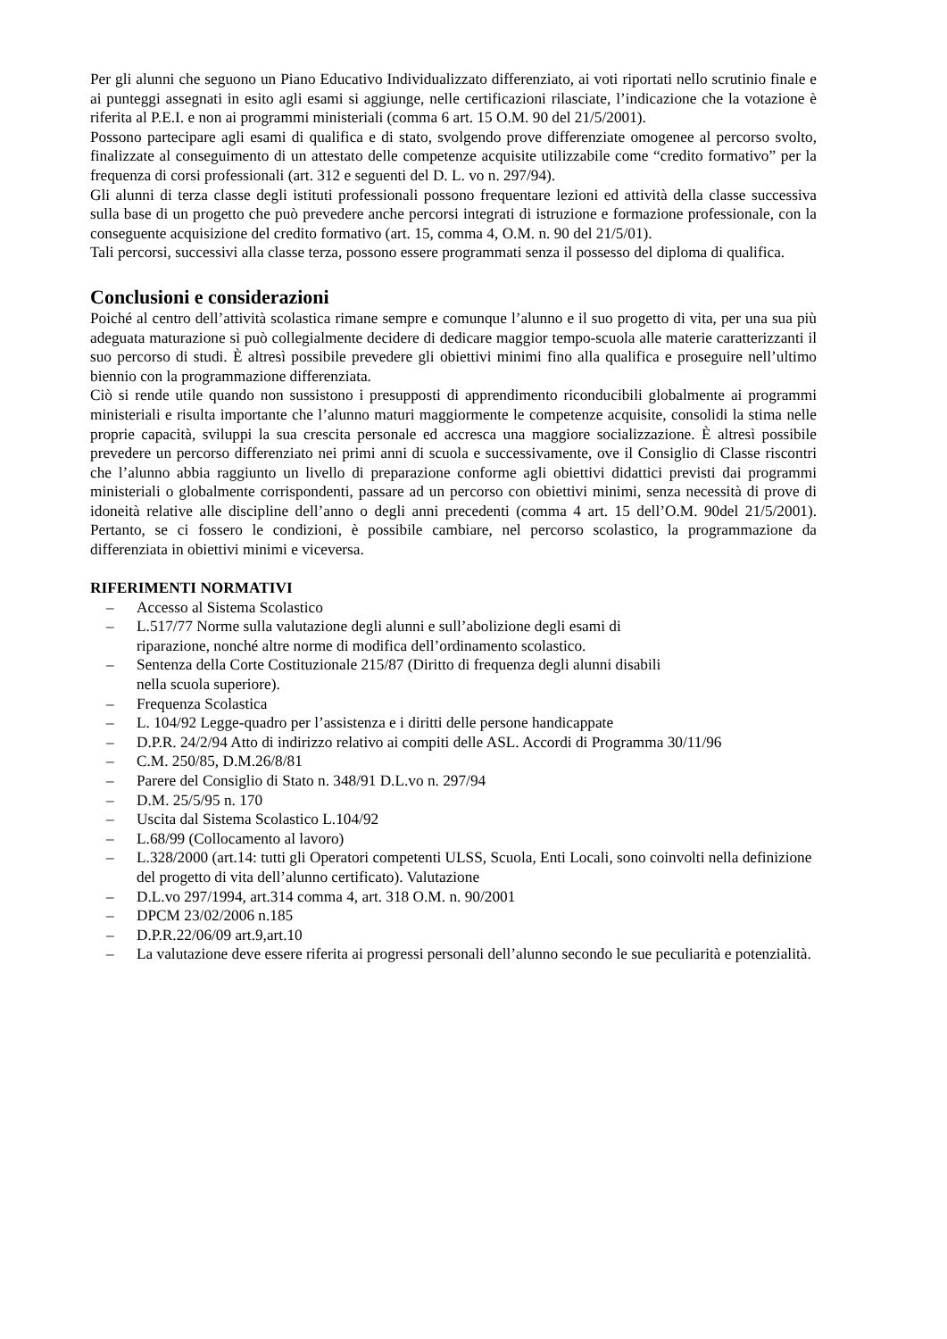Per gli alunni che seguono un Piano Educativo Individualizzato differenziato, ai voti riportati nello scrutinio finale e ai punteggi assegnati in esito agli esami si aggiunge, nelle certificazioni rilasciate, l’indicazione che la votazione è riferita al P.E.I. e non ai programmi ministeriali (comma 6 art. 15 O.M. 90 del 21/5/2001).
Possono partecipare agli esami di qualifica e di stato, svolgendo prove differenziate omogenee al percorso svolto, finalizzate al conseguimento di un attestato delle competenze acquisite utilizzabile come “credito formativo” per la frequenza di corsi professionali (art. 312 e seguenti del D. L. vo n. 297/94).
Gli alunni di terza classe degli istituti professionali possono frequentare lezioni ed attività della classe successiva sulla base di un progetto che può prevedere anche percorsi integrati di istruzione e formazione professionale, con la conseguente acquisizione del credito formativo (art. 15, comma 4, O.M. n. 90 del 21/5/01).
Tali percorsi, successivi alla classe terza, possono essere programmati senza il possesso del diploma di qualifica.
Conclusioni e considerazioni
Poiché al centro dell’attività scolastica rimane sempre e comunque l’alunno e il suo progetto di vita, per una sua più adeguata maturazione si può collegialmente decidere di dedicare maggior tempo-scuola alle materie caratterizzanti il suo percorso di studi. È altresì possibile prevedere gli obiettivi minimi fino alla qualifica e proseguire nell’ultimo biennio con la programmazione differenziata.
Ciò si rende utile quando non sussistono i presupposti di apprendimento riconducibili globalmente ai programmi ministeriali e risulta importante che l’alunno maturi maggiormente le competenze acquisite, consolidi la stima nelle proprie capacità, sviluppi la sua crescita personale ed accresca una maggiore socializzazione. È altresì possibile prevedere un percorso differenziato nei primi anni di scuola e successivamente, ove il Consiglio di Classe riscontri che l’alunno abbia raggiunto un livello di preparazione conforme agli obiettivi didattici previsti dai programmi ministeriali o globalmente corrispondenti, passare ad un percorso con obiettivi minimi, senza necessità di prove di idoneità relative alle discipline dell’anno o degli anni precedenti (comma 4 art. 15 dell’O.M. 90del 21/5/2001). Pertanto, se ci fossero le condizioni, è possibile cambiare, nel percorso scolastico, la programmazione da differenziata in obiettivi minimi e viceversa.
RIFERIMENTI NORMATIVI
– Accesso al Sistema Scolastico
– L.517/77 Norme sulla valutazione degli alunni e sull’abolizione degli esami di
riparazione, nonché altre norme di modifica dell’ordinamento scolastico.
– Sentenza della Corte Costituzionale 215/87 (Diritto di frequenza degli alunni disabili
nella scuola superiore).
– Frequenza Scolastica
– L. 104/92 Legge-quadro per l’assistenza e i diritti delle persone handicappate
– D.P.R. 24/2/94 Atto di indirizzo relativo ai compiti delle ASL. Accordi di Programma 30/11/96
– C.M. 250/85, D.M.26/8/81
– Parere del Consiglio di Stato n. 348/91 D.L.vo n. 297/94
– D.M. 25/5/95 n. 170
– Uscita dal Sistema Scolastico L.104/92
– L.68/99 (Collocamento al lavoro)
– L.328/2000 (art.14: tutti gli Operatori competenti ULSS, Scuola, Enti Locali, sono coinvolti nella definizione del progetto di vita dell’alunno certificato). Valutazione
– D.L.vo 297/1994, art.314 comma 4, art. 318 O.M. n. 90/2001
– DPCM 23/02/2006 n.185
– D.P.R.22/06/09 art.9,art.10
– La valutazione deve essere riferita ai progressi personali dell’alunno secondo le sue peculiarità e potenzialità.